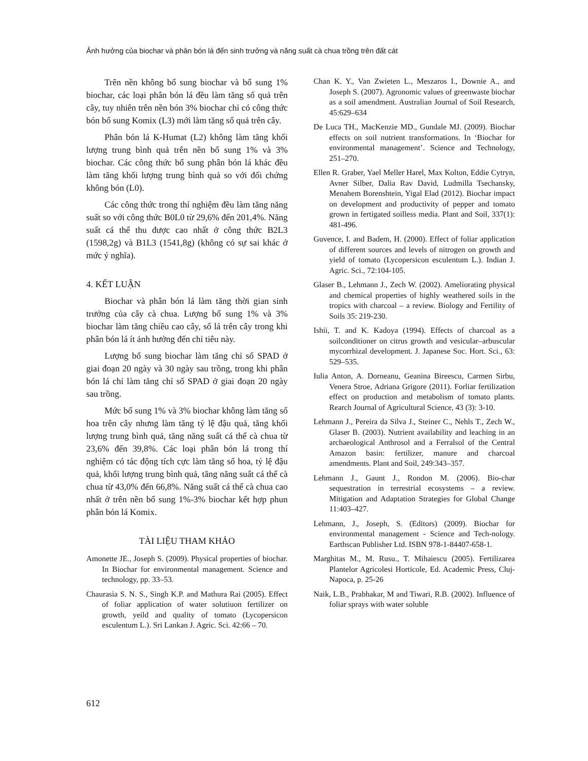Ảnh hưởng của biochar và phân bón lá đến sinh trưởng và năng suất cà chua trồng trên đất cát
Trên nền không bổ sung biochar và bổ sung 1% biochar, các loại phân bón lá đều làm tăng số quả trên cây, tuy nhiên trên nền bón 3% biochar chỉ có công thức bón bổ sung Komix (L3) mới làm tăng số quả trên cây.
Phân bón lá K-Humat (L2) không làm tăng khối lượng trung bình quả trên nền bổ sung 1% và 3% biochar. Các công thức bổ sung phân bón lá khác đều làm tăng khối lượng trung bình quả so với đối chứng không bón (L0).
Các công thức trong thí nghiệm đều làm tăng năng suất so với công thức B0L0 từ 29,6% đến 201,4%. Năng suất cá thể thu được cao nhất ở công thức B2L3 (1598,2g) và B1L3 (1541,8g) (không có sự sai khác ở mức ý nghĩa).
4. KẾT LUẬN
Biochar và phân bón lá làm tăng thời gian sinh trưởng của cây cà chua. Lượng bổ sung 1% và 3% biochar làm tăng chiều cao cây, số lá trên cây trong khi phân bón lá ít ảnh hưởng đến chỉ tiêu này.
Lượng bổ sung biochar làm tăng chỉ số SPAD ở giai đoạn 20 ngày và 30 ngày sau trồng, trong khi phân bón lá chỉ làm tăng chỉ số SPAD ở giai đoạn 20 ngày sau trồng.
Mức bổ sung 1% và 3% biochar không làm tăng số hoa trên cây nhưng làm tăng tỷ lệ đậu quả, tăng khối lượng trung bình quả, tăng năng suất cá thể cà chua từ 23,6% đến 39,8%. Các loại phân bón lá trong thí nghiệm có tác động tích cực làm tăng số hoa, tỷ lệ đậu quả, khối lượng trung bình quả, tăng năng suất cá thể cà chua từ 43,0% đến 66,8%. Năng suất cá thể cà chua cao nhất ở trên nền bổ sung 1%-3% biochar kết hợp phun phân bón lá Komix.
TÀI LIỆU THAM KHẢO
Amonette JE., Joseph S. (2009). Physical properties of biochar. In Biochar for environmental management. Science and technology, pp. 33–53.
Chaurasia S. N. S., Singh K.P. and Mathura Rai (2005). Effect of foliar application of water solutiuon fertilizer on growth, yeild and quality of tomato (Lycopersicon esculentum L.). Sri Lankan J. Agric. Sci. 42:66 – 70.
Chan K. Y., Van Zwieten L., Meszaros I., Downie A., and Joseph S. (2007). Agronomic values of greenwaste biochar as a soil amendment. Australian Journal of Soil Research, 45:629–634
De Luca TH., MacKenzie MD., Gundale MJ. (2009). Biochar effects on soil nutrient transformations. In ‘Biochar for environmental management’. Science and Technology, 251–270.
Ellen R. Graber, Yael Meller Harel, Max Kolton, Eddie Cytryn, Avner Silber, Dalia Rav David, Ludmilla Tsechansky, Menahem Borenshtein, Yigal Elad (2012). Biochar impact on development and productivity of pepper and tomato grown in fertigated soilless media. Plant and Soil, 337(1): 481-496.
Guvence, I. and Badem, H. (2000). Effect of foliar application of different sources and levels of nitrogen on growth and yield of tomato (Lycopersicon esculentum L.). Indian J. Agric. Sci., 72:104-105.
Glaser B., Lehmann J., Zech W. (2002). Ameliorating physical and chemical properties of highly weathered soils in the tropics with charcoal – a review. Biology and Fertility of Soils 35: 219-230.
Ishii, T. and K. Kadoya (1994). Effects of charcoal as a soilconditioner on citrus growth and vesicular–arbuscular mycorrhizal development. J. Japanese Soc. Hort. Sci., 63: 529–535.
Iulia Anton, A. Dorneanu, Geanina Bireescu, Carmen Sirbu, Venera Stroe, Adriana Grigore (2011). Forliar fertilization effect on production and metabolism of tomato plants. Rearch Journal of Agricultural Science, 43 (3): 3-10.
Lehmann J., Pereira da Silva J., Steiner C., Nehls T., Zech W., Glaser B. (2003). Nutrient availability and leaching in an archaeological Anthrosol and a Ferralsol of the Central Amazon basin: fertilizer, manure and charcoal amendments. Plant and Soil, 249:343–357.
Lehmann J., Gaunt J., Rondon M. (2006). Bio-char sequestration in terrestrial ecosystems – a review. Mitigation and Adaptation Strategies for Global Change 11:403–427.
Lehmann, J., Joseph, S. (Editors) (2009). Biochar for environmental management - Science and Tech-nology. Earthscan Publisher Ltd. ISBN 978-1-84407-658-1.
Marghitas M., M. Rusu., T. Mihaiescu (2005). Fertilizarea Plantelor Agricolesi Horticole, Ed. Academic Press, Cluj-Napoca, p. 25-26
Naik, L.B., Prabhakar, M and Tiwari, R.B. (2002). Influence of foliar sprays with water soluble
612